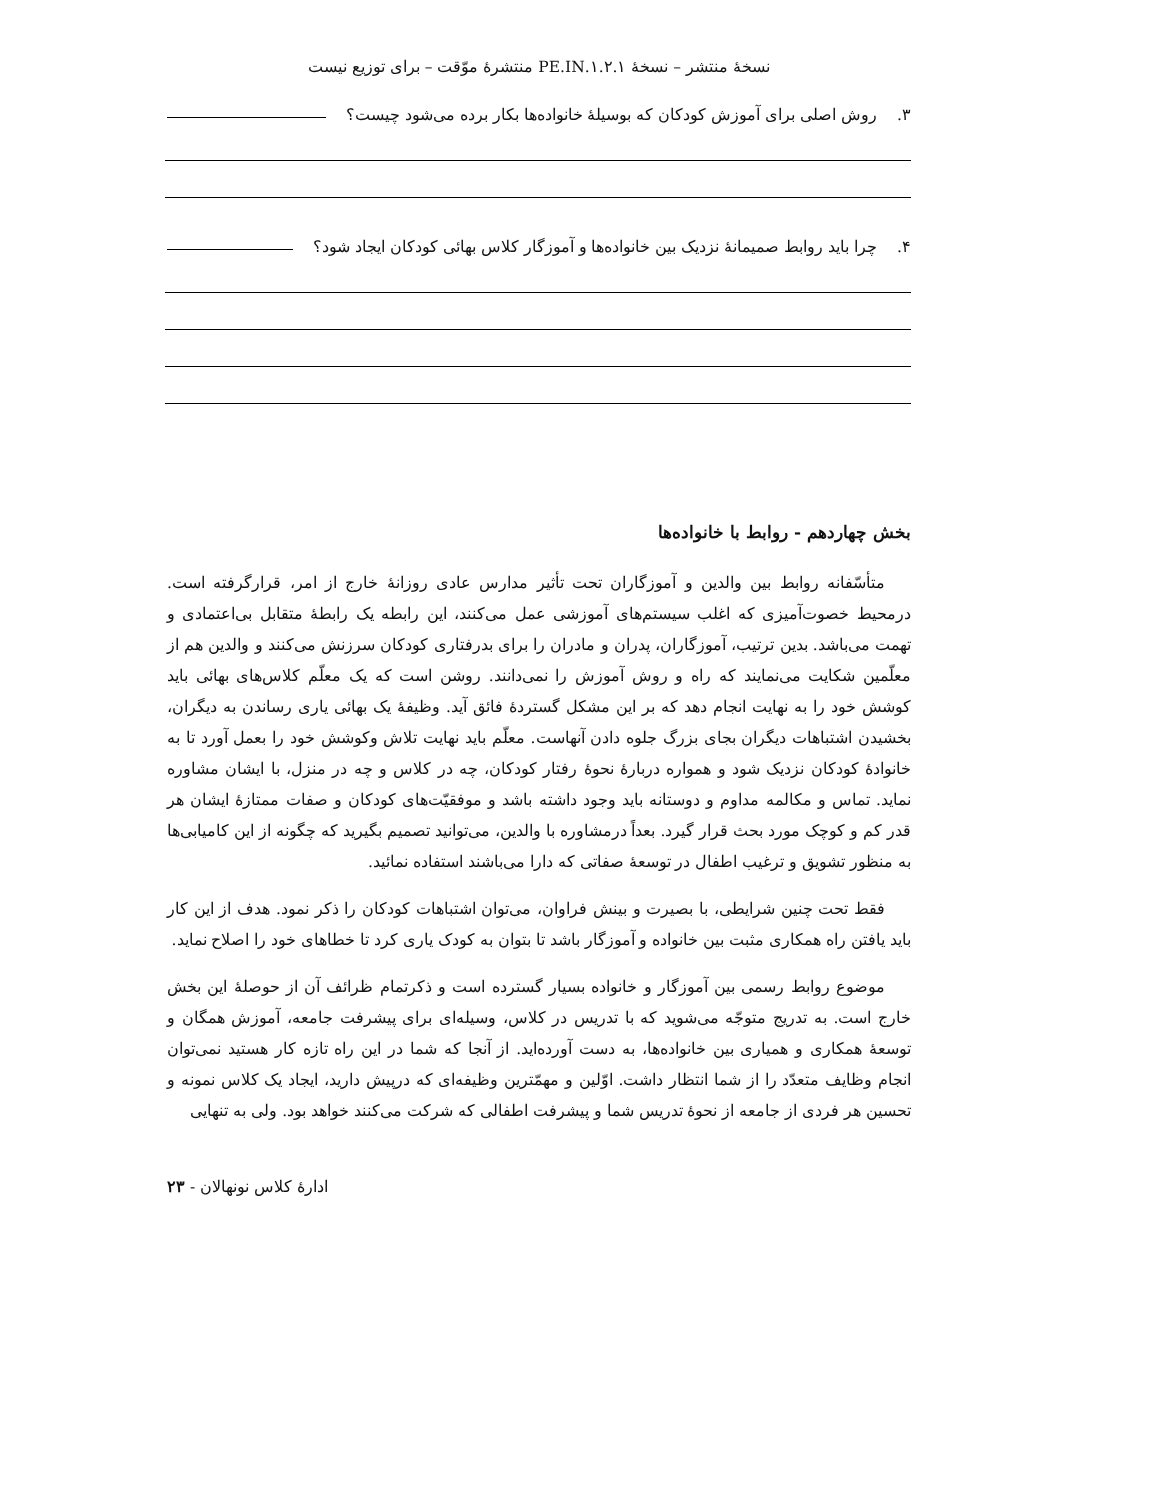نسخهٔ منتشر – نسخهٔ ۱.۲.۱.PE.IN منتشرهٔ موّقت – برای توزیع نیست
۳. روش اصلی برای آموزش کودکان که بوسیلهٔ خانواده‌ها بکار برده می‌شود چیست؟
۴. چرا باید روابط صمیمانهٔ نزدیک بین خانواده‌ها و آموزگار کلاس بهائی کودکان ایجاد شود؟
بخش چهاردهم - روابط با خانواده‌ها
متأسّفانه روابط بین والدین و آموزگاران تحت تأثیر مدارس عادی روزانهٔ خارج از امر، قرارگرفته است. درمحیط خصوت‌آمیزی که اغلب سیستم‌های آموزشی عمل می‌کنند، این رابطه یک رابطهٔ متقابل بی‌اعتمادی و تهمت می‌باشد. بدین ترتیب، آموزگاران، پدران و مادران را برای بدرفتاری کودکان سرزنش می‌کنند و والدین هم از معلّمین شکایت می‌نمایند که راه و روش آموزش را نمی‌دانند. روشن است که یک معلّم کلاس‌های بهائی باید کوشش خود را به نهایت انجام دهد که بر این مشکل گستردهٔ فائق آید. وظیفهٔ یک بهائی یاری رساندن به دیگران، بخشیدن اشتباهات دیگران بجای بزرگ جلوه دادن آنهاست. معلّم باید نهایت تلاش وکوشش خود را بعمل آورد تا به خانوادهٔ کودکان نزدیک شود و همواره دربارهٔ نحوهٔ رفتار کودکان، چه در کلاس و چه در منزل، با ایشان مشاوره نماید. تماس و مکالمه مداوم و دوستانه باید وجود داشته باشد و موفقیّت‌های کودکان و صفات ممتازهٔ ایشان هر قدر کم و کوچک مورد بحث قرار گیرد. بعداً درمشاوره با والدین، می‌توانید تصمیم بگیرید که چگونه از این کامیابی‌ها به منظور تشویق و ترغیب اطفال در توسعهٔ صفاتی که دارا می‌باشند استفاده نمائید.
فقط تحت چنین شرایطی، با بصیرت و بینش فراوان، می‌توان اشتباهات کودکان را ذکر نمود. هدف از این کار باید یافتن راه همکاری مثبت بین خانواده و آموزگار باشد تا بتوان به کودک یاری کرد تا خطاهای خود را اصلاح نماید.
موضوع روابط رسمی بین آموزگار و خانواده بسیار گسترده است و ذکرتمام ظرائف آن از حوصلهٔ این بخش خارج است. به تدریج متوجّه می‌شوید که با تدریس در کلاس، وسیله‌ای برای پیشرفت جامعه، آموزش همگان و توسعهٔ همکاری و همیاری بین خانواده‌ها، به دست آورده‌اید. از آنجا که شما در این راه تازه کار هستید نمی‌توان انجام وظایف متعدّد را از شما انتظار داشت. اوّلین و مهمّترین وظیفه‌ای که درپیش دارید، ایجاد یک کلاس نمونه و تحسین هر فردی از جامعه از نحوهٔ تدریس شما و پیشرفت اطفالی که شرکت می‌کنند خواهد بود. ولی به تنهایی
ادارهٔ کلاس نونهالان - ۲۳